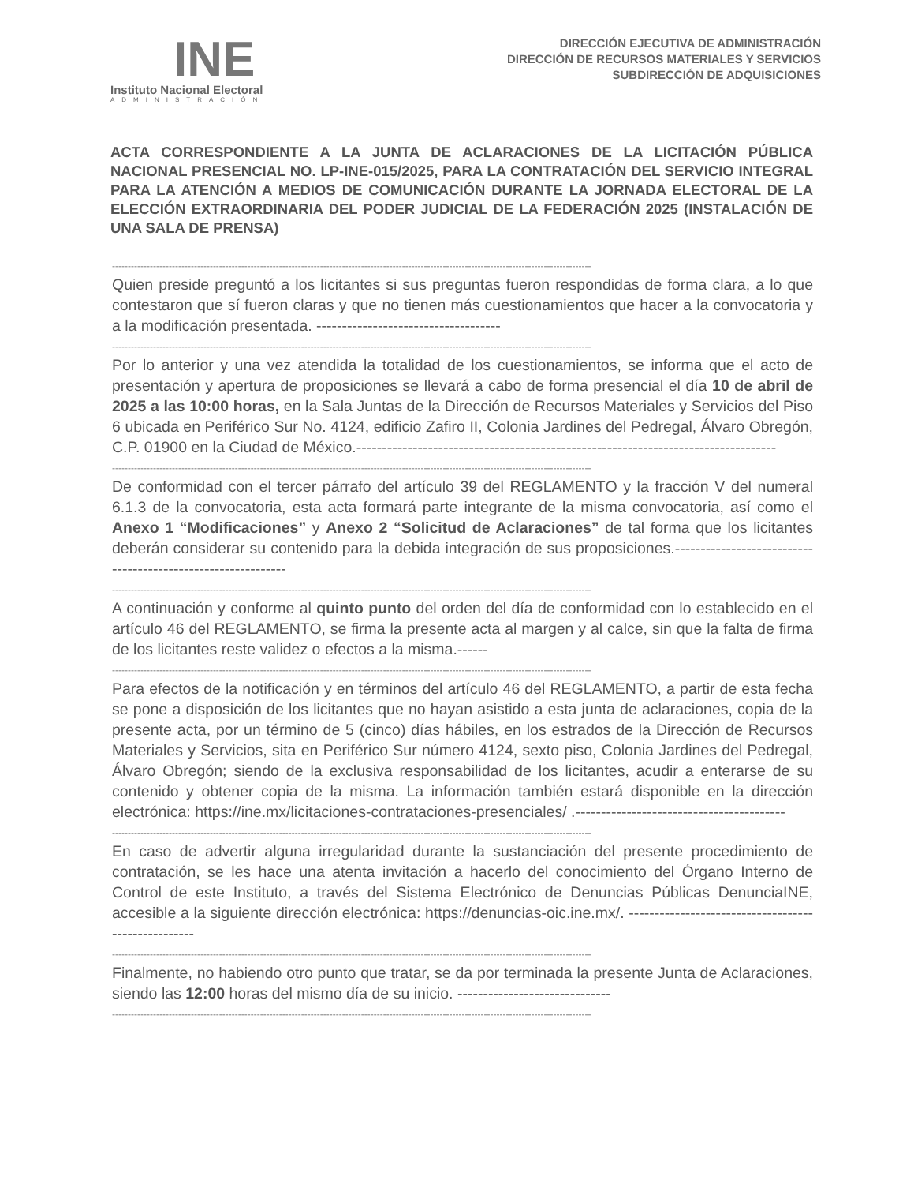INE
Instituto Nacional Electoral
ADMINISTRACIÓN
DIRECCIÓN EJECUTIVA DE ADMINISTRACIÓN
DIRECCIÓN DE RECURSOS MATERIALES Y SERVICIOS
SUBDIRECCIÓN DE ADQUISICIONES
ACTA CORRESPONDIENTE A LA JUNTA DE ACLARACIONES DE LA LICITACIÓN PÚBLICA NACIONAL PRESENCIAL NO. LP-INE-015/2025, PARA LA CONTRATACIÓN DEL SERVICIO INTEGRAL PARA LA ATENCIÓN A MEDIOS DE COMUNICACIÓN DURANTE LA JORNADA ELECTORAL DE LA ELECCIÓN EXTRAORDINARIA DEL PODER JUDICIAL DE LA FEDERACIÓN 2025 (INSTALACIÓN DE UNA SALA DE PRENSA)
--------------------------------------------------------------------------------------------------------------------------------------------------------
Quien preside preguntó a los licitantes si sus preguntas fueron respondidas de forma clara, a lo que contestaron que sí fueron claras y que no tienen más cuestionamientos que hacer a la convocatoria y a la modificación presentada. ------------------------------------
--------------------------------------------------------------------------------------------------------------------------------------------------------
Por lo anterior y una vez atendida la totalidad de los cuestionamientos, se informa que el acto de presentación y apertura de proposiciones se llevará a cabo de forma presencial el día 10 de abril de 2025 a las 10:00 horas, en la Sala Juntas de la Dirección de Recursos Materiales y Servicios del Piso 6 ubicada en Periférico Sur No. 4124, edificio Zafiro II, Colonia Jardines del Pedregal, Álvaro Obregón, C.P. 01900 en la Ciudad de México.----------------------------------------------------------------------------------
--------------------------------------------------------------------------------------------------------------------------------------------------------
De conformidad con el tercer párrafo del artículo 39 del REGLAMENTO y la fracción V del numeral 6.1.3 de la convocatoria, esta acta formará parte integrante de la misma convocatoria, así como el Anexo 1 “Modificaciones” y Anexo 2 “Solicitud de Aclaraciones” de tal forma que los licitantes deberán considerar su contenido para la debida integración de sus proposiciones.-------------------------------------------------------------
--------------------------------------------------------------------------------------------------------------------------------------------------------
A continuación y conforme al quinto punto del orden del día de conformidad con lo establecido en el artículo 46 del REGLAMENTO, se firma la presente acta al margen y al calce, sin que la falta de firma de los licitantes reste validez o efectos a la misma.------
--------------------------------------------------------------------------------------------------------------------------------------------------------
Para efectos de la notificación y en términos del artículo 46 del REGLAMENTO, a partir de esta fecha se pone a disposición de los licitantes que no hayan asistido a esta junta de aclaraciones, copia de la presente acta, por un término de 5 (cinco) días hábiles, en los estrados de la Dirección de Recursos Materiales y Servicios, sita en Periférico Sur número 4124, sexto piso, Colonia Jardines del Pedregal, Álvaro Obregón; siendo de la exclusiva responsabilidad de los licitantes, acudir a enterarse de su contenido y obtener copia de la misma. La información también estará disponible en la dirección electrónica: https://ine.mx/licitaciones-contrataciones-presenciales/ .-----------------------------------------
--------------------------------------------------------------------------------------------------------------------------------------------------------
En caso de advertir alguna irregularidad durante la sustanciación del presente procedimiento de contratación, se les hace una atenta invitación a hacerlo del conocimiento del Órgano Interno de Control de este Instituto, a través del Sistema Electrónico de Denuncias Públicas DenunciaINE, accesible a la siguiente dirección electrónica: https://denuncias-oic.ine.mx/. ----------------------------------------------------
--------------------------------------------------------------------------------------------------------------------------------------------------------
Finalmente, no habiendo otro punto que tratar, se da por terminada la presente Junta de Aclaraciones, siendo las 12:00 horas del mismo día de su inicio. ------------------------------
--------------------------------------------------------------------------------------------------------------------------------------------------------